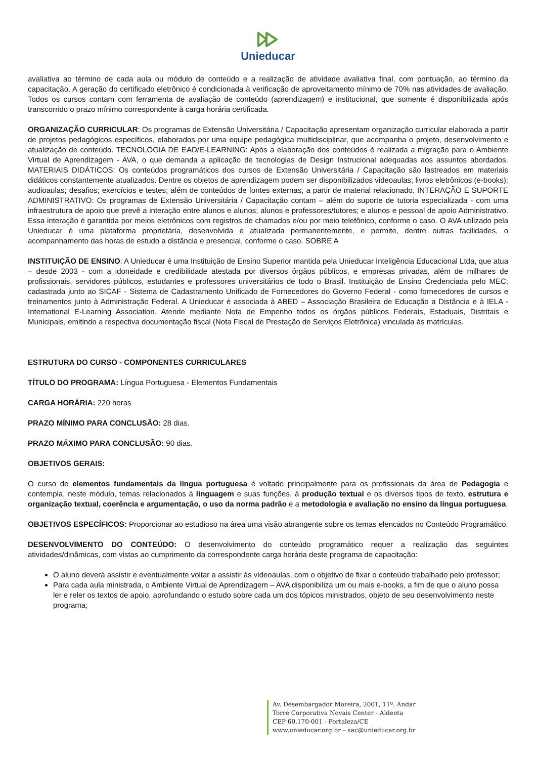Unieducar
avaliativa ao término de cada aula ou módulo de conteúdo e a realização de atividade avaliativa final, com pontuação, ao término da capacitação. A geração do certificado eletrônico é condicionada à verificação de aproveitamento mínimo de 70% nas atividades de avaliação. Todos os cursos contam com ferramenta de avaliação de conteúdo (aprendizagem) e institucional, que somente é disponibilizada após transcorrido o prazo mínimo correspondente à carga horária certificada.
ORGANIZAÇÃO CURRICULAR: Os programas de Extensão Universitária / Capacitação apresentam organização curricular elaborada a partir de projetos pedagógicos específicos, elaborados por uma equipe pedagógica multidisciplinar, que acompanha o projeto, desenvolvimento e atualização de conteúdo. TECNOLOGIA DE EAD/E-LEARNING: Após a elaboração dos conteúdos é realizada a migração para o Ambiente Virtual de Aprendizagem - AVA, o que demanda a aplicação de tecnologias de Design Instrucional adequadas aos assuntos abordados. MATERIAIS DIDÁTICOS: Os conteúdos programáticos dos cursos de Extensão Universitária / Capacitação são lastreados em materiais didáticos constantemente atualizados. Dentre os objetos de aprendizagem podem ser disponibilizados videoaulas; livros eletrônicos (e-books); audioaulas; desafios; exercícios e testes; além de conteúdos de fontes externas, a partir de material relacionado. INTERAÇÃO E SUPORTE ADMINISTRATIVO: Os programas de Extensão Universitária / Capacitação contam – além do suporte de tutoria especializada - com uma infraestrutura de apoio que prevê a interação entre alunos e alunos; alunos e professores/tutores; e alunos e pessoal de apoio Administrativo. Essa interação é garantida por meios eletrônicos com registros de chamados e/ou por meio telefônico, conforme o caso. O AVA utilizado pela Unieducar é uma plataforma proprietária, desenvolvida e atualizada permanentemente, e permite, dentre outras facilidades, o acompanhamento das horas de estudo a distância e presencial, conforme o caso. SOBRE A
INSTITUIÇÃO DE ENSINO: A Unieducar é uma Instituição de Ensino Superior mantida pela Unieducar Inteligência Educacional Ltda, que atua – desde 2003 - com a idoneidade e credibilidade atestada por diversos órgãos públicos, e empresas privadas, além de milhares de profissionais, servidores públicos, estudantes e professores universitários de todo o Brasil. Instituição de Ensino Credenciada pelo MEC; cadastrada junto ao SICAF - Sistema de Cadastramento Unificado de Fornecedores do Governo Federal - como fornecedores de cursos e treinamentos junto à Administração Federal. A Unieducar é associada à ABED – Associação Brasileira de Educação a Distância e à IELA - International E-Learning Association. Atende mediante Nota de Empenho todos os órgãos públicos Federais, Estaduais, Distritais e Municipais, emitindo a respectiva documentação fiscal (Nota Fiscal de Prestação de Serviços Eletrônica) vinculada às matrículas.
ESTRUTURA DO CURSO - COMPONENTES CURRICULARES
TÍTULO DO PROGRAMA: Língua Portuguesa - Elementos Fundamentais
CARGA HORÁRIA: 220 horas
PRAZO MÍNIMO PARA CONCLUSÃO: 28 dias.
PRAZO MÁXIMO PARA CONCLUSÃO: 90 dias.
OBJETIVOS GERAIS:
O curso de elementos fundamentais da língua portuguesa é voltado principalmente para os profissionais da área de Pedagogia e contempla, neste módulo, temas relacionados à linguagem e suas funções, à produção textual e os diversos tipos de texto, estrutura e organização textual, coerência e argumentação, o uso da norma padrão e a metodologia e avaliação no ensino da língua portuguesa.
OBJETIVOS ESPECÍFICOS: Proporcionar ao estudioso na área uma visão abrangente sobre os temas elencados no Conteúdo Programático.
DESENVOLVIMENTO DO CONTEÚDO: O desenvolvimento do conteúdo programático requer a realização das seguintes atividades/dinâmicas, com vistas ao cumprimento da correspondente carga horária deste programa de capacitação:
O aluno deverá assistir e eventualmente voltar a assistir às videoaulas, com o objetivo de fixar o conteúdo trabalhado pelo professor;
Para cada aula ministrada, o Ambiente Virtual de Aprendizagem – AVA disponibiliza um ou mais e-books, a fim de que o aluno possa ler e reler os textos de apoio, aprofundando o estudo sobre cada um dos tópicos ministrados, objeto de seu desenvolvimento neste programa;
Av. Desembargador Moreira, 2001, 11º. Andar
Torre Corporativa Novais Center - Aldeota
CEP 60.170-001 - Fortaleza/CE
www.unieducar.org.br – sac@unieducar.org.br